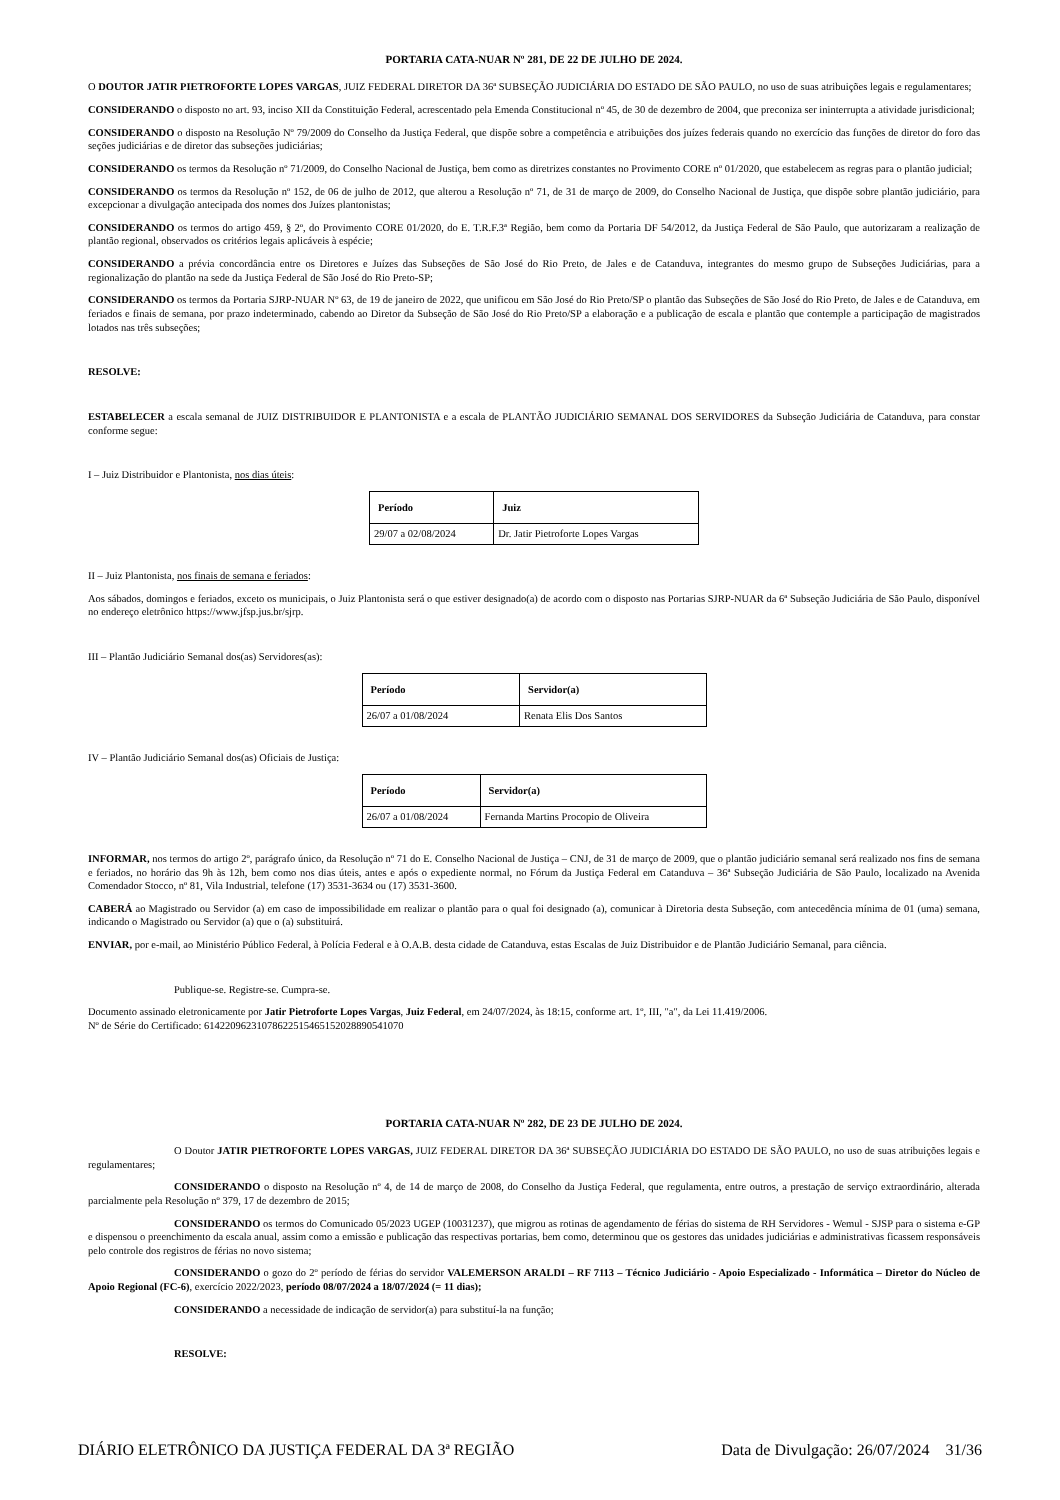PORTARIA CATA-NUAR Nº 281, DE 22 DE JULHO DE 2024.
O DOUTOR JATIR PIETROFORTE LOPES VARGAS, JUIZ FEDERAL DIRETOR DA 36ª SUBSEÇÃO JUDICIÁRIA DO ESTADO DE SÃO PAULO, no uso de suas atribuições legais e regulamentares;
CONSIDERANDO o disposto no art. 93, inciso XII da Constituição Federal, acrescentado pela Emenda Constitucional nº 45, de 30 de dezembro de 2004, que preconiza ser ininterrupta a atividade jurisdicional;
CONSIDERANDO o disposto na Resolução Nº 79/2009 do Conselho da Justiça Federal, que dispõe sobre a competência e atribuições dos juízes federais quando no exercício das funções de diretor do foro das seções judiciárias e de diretor das subseções judiciárias;
CONSIDERANDO os termos da Resolução nº 71/2009, do Conselho Nacional de Justiça, bem como as diretrizes constantes no Provimento CORE nº 01/2020, que estabelecem as regras para o plantão judicial;
CONSIDERANDO os termos da Resolução nº 152, de 06 de julho de 2012, que alterou a Resolução nº 71, de 31 de março de 2009, do Conselho Nacional de Justiça, que dispõe sobre plantão judiciário, para excepcionar a divulgação antecipada dos nomes dos Juízes plantonistas;
CONSIDERANDO os termos do artigo 459, § 2º, do Provimento CORE 01/2020, do E. T.R.F.3ª Região, bem como da Portaria DF 54/2012, da Justiça Federal de São Paulo, que autorizaram a realização de plantão regional, observados os critérios legais aplicáveis à espécie;
CONSIDERANDO a prévia concordância entre os Diretores e Juízes das Subseções de São José do Rio Preto, de Jales e de Catanduva, integrantes do mesmo grupo de Subseções Judiciárias, para a regionalização do plantão na sede da Justiça Federal de São José do Rio Preto-SP;
CONSIDERANDO os termos da Portaria SJRP-NUAR Nº 63, de 19 de janeiro de 2022, que unificou em São José do Rio Preto/SP o plantão das Subseções de São José do Rio Preto, de Jales e de Catanduva, em feriados e finais de semana, por prazo indeterminado, cabendo ao Diretor da Subseção de São José do Rio Preto/SP a elaboração e a publicação de escala e plantão que contemple a participação de magistrados lotados nas três subseções;
RESOLVE:
ESTABELECER a escala semanal de JUIZ DISTRIBUIDOR E PLANTONISTA e a escala de PLANTÃO JUDICIÁRIO SEMANAL DOS SERVIDORES da Subseção Judiciária de Catanduva, para constar conforme segue:
I – Juiz Distribuidor e Plantonista, nos dias úteis:
| Período | Juiz |
| --- | --- |
| 29/07 a 02/08/2024 | Dr. Jatir Pietroforte Lopes Vargas |
II – Juiz Plantonista, nos finais de semana e feriados:
Aos sábados, domingos e feriados, exceto os municipais, o Juiz Plantonista será o que estiver designado(a) de acordo com o disposto nas Portarias SJRP-NUAR da 6ª Subseção Judiciária de São Paulo, disponível no endereço eletrônico https://www.jfsp.jus.br/sjrp.
III – Plantão Judiciário Semanal dos(as) Servidores(as):
| Período | Servidor(a) |
| --- | --- |
| 26/07 a 01/08/2024 | Renata Elis Dos Santos |
IV – Plantão Judiciário Semanal dos(as) Oficiais de Justiça:
| Período | Servidor(a) |
| --- | --- |
| 26/07 a 01/08/2024 | Fernanda Martins Procopio de Oliveira |
INFORMAR, nos termos do artigo 2º, parágrafo único, da Resolução nº 71 do E. Conselho Nacional de Justiça – CNJ, de 31 de março de 2009, que o plantão judiciário semanal será realizado nos fins de semana e feriados, no horário das 9h às 12h, bem como nos dias úteis, antes e após o expediente normal, no Fórum da Justiça Federal em Catanduva – 36ª Subseção Judiciária de São Paulo, localizado na Avenida Comendador Stocco, nº 81, Vila Industrial, telefone (17) 3531-3634 ou (17) 3531-3600.
CABERÁ ao Magistrado ou Servidor (a) em caso de impossibilidade em realizar o plantão para o qual foi designado (a), comunicar à Diretoria desta Subseção, com antecedência mínima de 01 (uma) semana, indicando o Magistrado ou Servidor (a) que o (a) substituirá.
ENVIAR, por e-mail, ao Ministério Público Federal, à Polícia Federal e à O.A.B. desta cidade de Catanduva, estas Escalas de Juiz Distribuidor e de Plantão Judiciário Semanal, para ciência.
Publique-se. Registre-se. Cumpra-se.
Documento assinado eletronicamente por Jatir Pietroforte Lopes Vargas, Juiz Federal, em 24/07/2024, às 18:15, conforme art. 1º, III, "a", da Lei 11.419/2006.
Nº de Série do Certificado: 614220962310786225154651520288905410​70
PORTARIA CATA-NUAR Nº 282, DE 23 DE JULHO DE 2024.
O Doutor JATIR PIETROFORTE LOPES VARGAS, JUIZ FEDERAL DIRETOR DA 36ª SUBSEÇÃO JUDICIÁRIA DO ESTADO DE SÃO PAULO, no uso de suas atribuições legais e regulamentares;
CONSIDERANDO o disposto na Resolução nº 4, de 14 de março de 2008, do Conselho da Justiça Federal, que regulamenta, entre outros, a prestação de serviço extraordinário, alterada parcialmente pela Resolução nº 379, 17 de dezembro de 2015;
CONSIDERANDO os termos do Comunicado 05/2023 UGEP (10031237), que migrou as rotinas de agendamento de férias do sistema de RH Servidores - Wemul - SJSP para o sistema e-GP e dispensou o preenchimento da escala anual, assim como a emissão e publicação das respectivas portarias, bem como, determinou que os gestores das unidades judiciárias e administrativas ficassem responsáveis pelo controle dos registros de férias no novo sistema;
CONSIDERANDO o gozo do 2º período de férias do servidor VALEMERSON ARALDI – RF 7113 – Técnico Judiciário - Apoio Especializado - Informática – Diretor do Núcleo de Apoio Regional (FC-6), exercício 2022/2023, período 08/07/2024 a 18/07/2024 (= 11 dias);
CONSIDERANDO a necessidade de indicação de servidor(a) para substituí-la na função;
RESOLVE:
DIÁRIO ELETRÔNICO DA JUSTIÇA FEDERAL DA 3ª REGIÃO Data de Divulgação: 26/07/2024 31/36